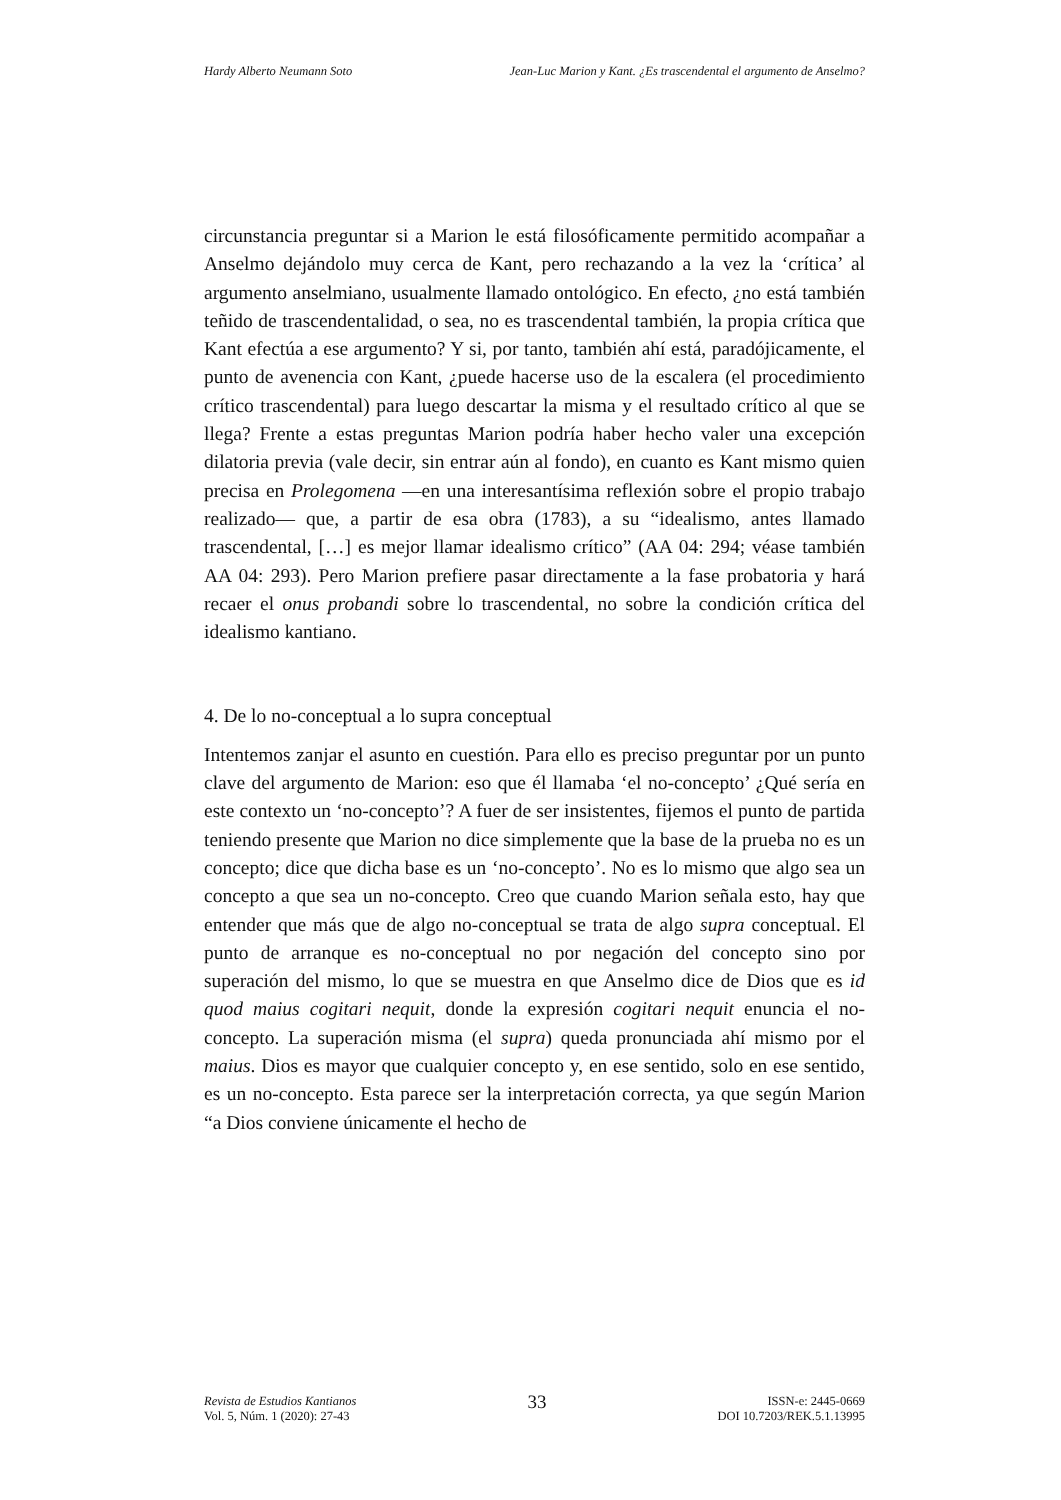Hardy Alberto Neumann Soto Jean-Luc Marion y Kant. ¿Es trascendental el argumento de Anselmo?
circunstancia preguntar si a Marion le está filosóficamente permitido acompañar a Anselmo dejándolo muy cerca de Kant, pero rechazando a la vez la ‘crítica’ al argumento anselmiano, usualmente llamado ontológico. En efecto, ¿no está también teñido de trascendentalidad, o sea, no es trascendental también, la propia crítica que Kant efectúa a ese argumento? Y si, por tanto, también ahí está, paradójicamente, el punto de avenencia con Kant, ¿puede hacerse uso de la escalera (el procedimiento crítico trascendental) para luego descartar la misma y el resultado crítico al que se llega? Frente a estas preguntas Marion podría haber hecho valer una excepción dilatoria previa (vale decir, sin entrar aún al fondo), en cuanto es Kant mismo quien precisa en Prolegomena —en una interesantísima reflexión sobre el propio trabajo realizado— que, a partir de esa obra (1783), a su “idealismo, antes llamado trascendental, […] es mejor llamar idealismo crítico” (AA 04: 294; véase también AA 04: 293). Pero Marion prefiere pasar directamente a la fase probatoria y hará recaer el onus probandi sobre lo trascendental, no sobre la condición crítica del idealismo kantiano.
4. De lo no-conceptual a lo supra conceptual
Intentemos zanjar el asunto en cuestión. Para ello es preciso preguntar por un punto clave del argumento de Marion: eso que él llamaba ‘el no-concepto’ ¿Qué sería en este contexto un ‘no-concepto’? A fuer de ser insistentes, fijemos el punto de partida teniendo presente que Marion no dice simplemente que la base de la prueba no es un concepto; dice que dicha base es un ‘no-concepto’. No es lo mismo que algo sea un concepto a que sea un no-concepto. Creo que cuando Marion señala esto, hay que entender que más que de algo no-conceptual se trata de algo supra conceptual. El punto de arranque es no-conceptual no por negación del concepto sino por superación del mismo, lo que se muestra en que Anselmo dice de Dios que es id quod maius cogitari nequit, donde la expresión cogitari nequit enuncia el no-concepto. La superación misma (el supra) queda pronunciada ahí mismo por el maius. Dios es mayor que cualquier concepto y, en ese sentido, solo en ese sentido, es un no-concepto. Esta parece ser la interpretación correcta, ya que según Marion “a Dios conviene únicamente el hecho de
Revista de Estudios Kantianos
Vol. 5, Núm. 1 (2020): 27-43
33
ISSN-e: 2445-0669
DOI 10.7203/REK.5.1.13995